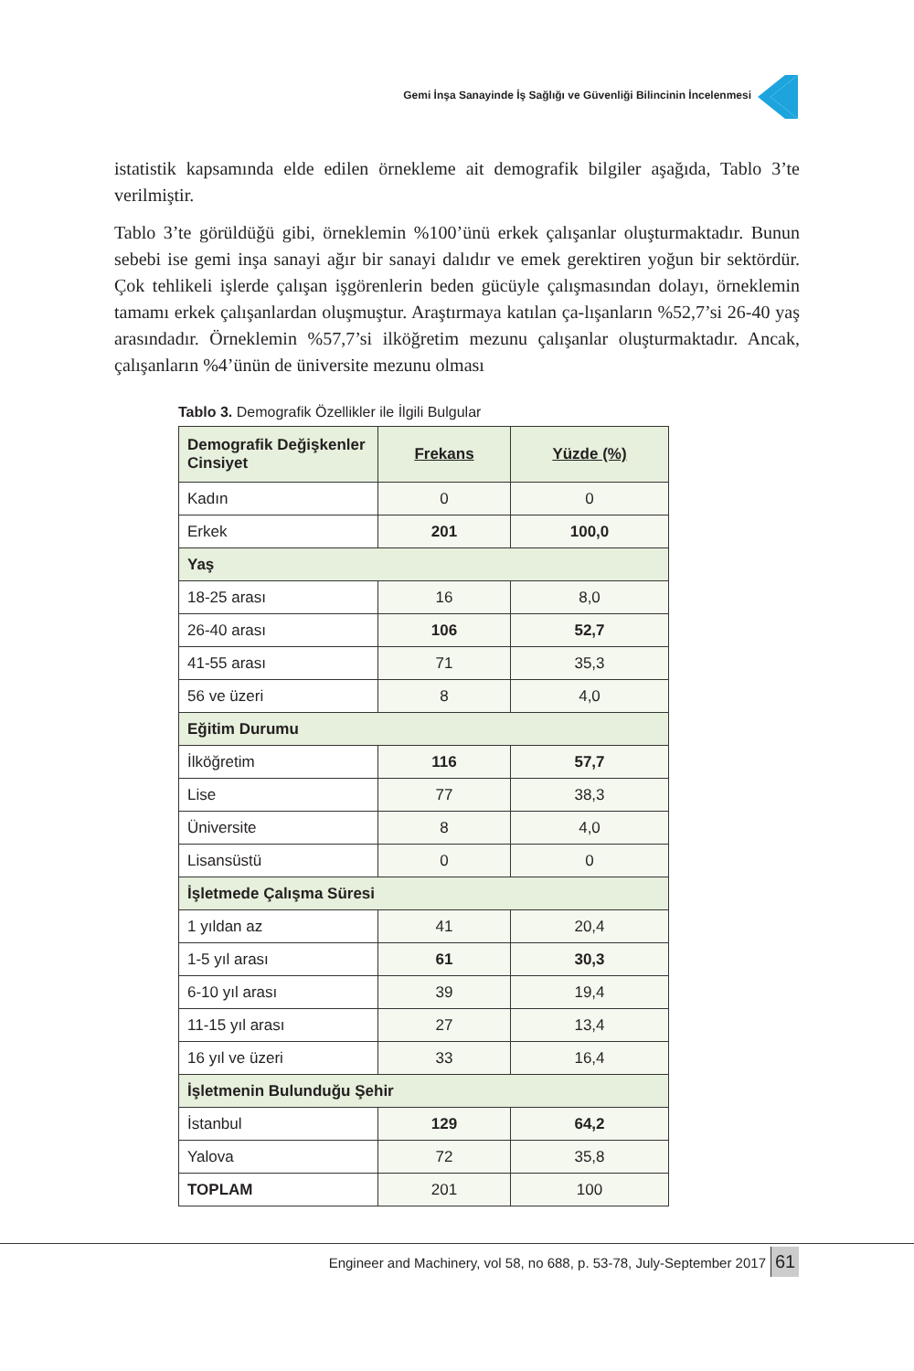Gemi İnşa Sanayinde İş Sağlığı ve Güvenliği Bilincinin İncelenmesi
istatistik kapsamında elde edilen örnekleme ait demografik bilgiler aşağıda, Tablo 3’te verilmiştir.
Tablo 3’te görüldüğü gibi, örneklemin %100’ünü erkek çalışanlar oluşturmaktadır. Bunun sebebi ise gemi inşa sanayi ağır bir sanayi dalıdır ve emek gerektiren yoğun bir sektördür. Çok tehlikeli işlerde çalışan işgörenlerin beden gücüyle çalışmasından dolayı, örneklemin tamamı erkek çalışanlardan oluşmuştur. Araştırmaya katılan ça-lışanların %52,7’si 26-40 yaş arasındadır. Örneklemin %57,7’si ilköğretim mezunu çalışanlar oluşturmaktadır. Ancak, çalışanların %4’ünün de üniversite mezunu olması
Tablo 3. Demografik Özellikler ile İlgili Bulgular
| Demografik Değişkenler Cinsiyet | Frekans | Yüzde (%) |
| --- | --- | --- |
| Kadın | 0 | 0 |
| Erkek | 201 | 100,0 |
| Yaş | | |
| 18-25 arası | 16 | 8,0 |
| 26-40 arası | 106 | 52,7 |
| 41-55 arası | 71 | 35,3 |
| 56 ve üzeri | 8 | 4,0 |
| Eğitim Durumu | | |
| İlköğretim | 116 | 57,7 |
| Lise | 77 | 38,3 |
| Üniversite | 8 | 4,0 |
| Lisansüstü | 0 | 0 |
| İşletmede Çalışma Süresi | | |
| 1 yıldan az | 41 | 20,4 |
| 1-5 yıl arası | 61 | 30,3 |
| 6-10 yıl arası | 39 | 19,4 |
| 11-15 yıl arası | 27 | 13,4 |
| 16 yıl ve üzeri | 33 | 16,4 |
| İşletmenin Bulunduğu Şehir | | |
| İstanbul | 129 | 64,2 |
| Yalova | 72 | 35,8 |
| TOPLAM | 201 | 100 |
Engineer and Machinery, vol 58, no 688, p. 53-78, July-September 2017
61